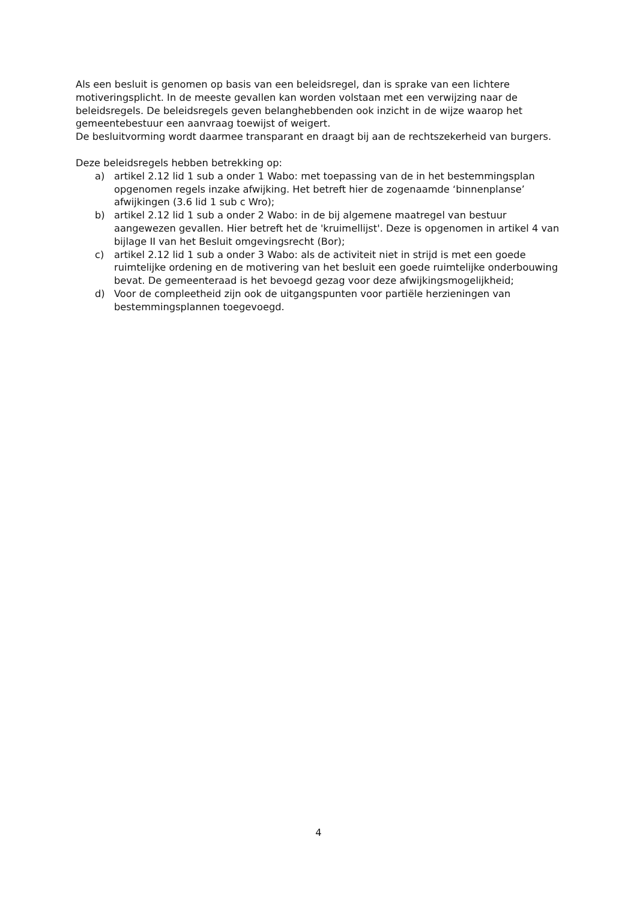Als een besluit is genomen op basis van een beleidsregel, dan is sprake van een lichtere motiveringsplicht. In de meeste gevallen kan worden volstaan met een verwijzing naar de beleidsregels. De beleidsregels geven belanghebbenden ook inzicht in de wijze waarop het gemeentebestuur een aanvraag toewijst of weigert.
De besluitvorming wordt daarmee transparant en draagt bij aan de rechtszekerheid van burgers.
Deze beleidsregels hebben betrekking op:
a) artikel 2.12 lid 1 sub a onder 1 Wabo: met toepassing van de in het bestemmingsplan opgenomen regels inzake afwijking. Het betreft hier de zogenaamde ‘binnenplanse’ afwijkingen (3.6 lid 1 sub c Wro);
b) artikel 2.12 lid 1 sub a onder 2 Wabo: in de bij algemene maatregel van bestuur aangewezen gevallen. Hier betreft het de 'kruimellijst'. Deze is opgenomen in artikel 4 van bijlage II van het Besluit omgevingsrecht (Bor);
c) artikel 2.12 lid 1 sub a onder 3 Wabo: als de activiteit niet in strijd is met een goede ruimtelijke ordening en de motivering van het besluit een goede ruimtelijke onderbouwing bevat. De gemeenteraad is het bevoegd gezag voor deze afwijkingsmogelijkheid;
d) Voor de compleetheid zijn ook de uitgangspunten voor partiële herzieningen van bestemmingsplannen toegevoegd.
4